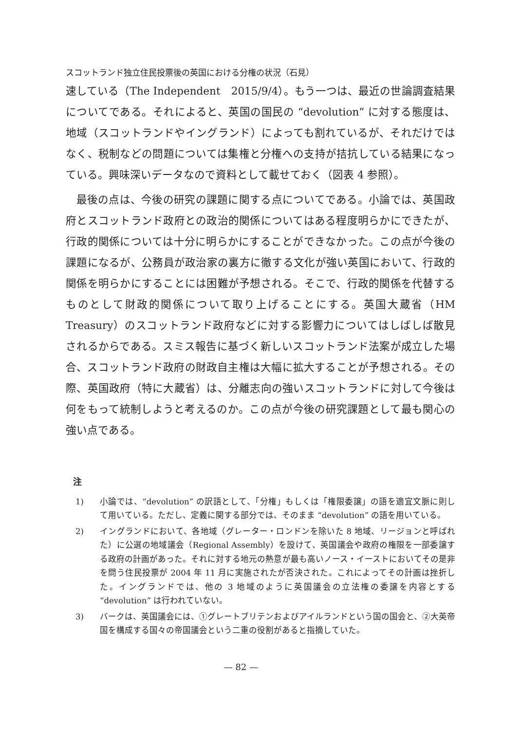スコットランド独立住民投票後の英国における分権の状況（石見）
速している（The Independent　2015/9/4）。もう一つは、最近の世論調査結果についてである。それによると、英国の国民の “devolution” に対する態度は、地域（スコットランドやイングランド）によっても割れているが、それだけではなく、税制などの問題については集権と分権への支持が拮抗している結果になっている。興味深いデータなので資料として載せておく（図表 4 参照）。
最後の点は、今後の研究の課題に関する点についてである。小論では、英国政府とスコットランド政府との政治的関係についてはある程度明らかにできたが、行政的関係については十分に明らかにすることができなかった。この点が今後の課題になるが、公務員が政治家の裏方に徹する文化が強い英国において、行政的関係を明らかにすることには困難が予想される。そこで、行政的関係を代替するものとして財政的関係について取り上げることにする。英国大蔵省（HM Treasury）のスコットランド政府などに対する影響力についてはしばしば散見されるからである。スミス報告に基づく新しいスコットランド法案が成立した場合、スコットランド政府の財政自主権は大幅に拡大することが予想される。その際、英国政府（特に大蔵省）は、分離志向の強いスコットランドに対して今後は何をもって統制しようと考えるのか。この点が今後の研究課題として最も関心の強い点である。
注
1) 小論では、“devolution” の訳語として、「分権」もしくは「権限委譲」の語を適宜文脈に則して用いている。ただし、定義に関する部分では、そのまま “devolution” の語を用いている。
2) イングランドにおいて、各地域（グレーター・ロンドンを除いた 8 地域、リージョンと呼ばれた）に公選の地域議会（Regional Assembly）を設けて、英国議会や政府の権限を一部委譲する政府の計画があった。それに対する地元の熱意が最も高いノース・イーストにおいてその是非を問う住民投票が 2004 年 11 月に実施されたが否決された。これによってその計画は挫折した。イングランドでは、他の 3 地域のように英国議会の立法権の委譲を内容とする “devolution” は行われていない。
3) バークは、英国議会には、①グレートブリテンおよびアイルランドという国の国会と、②大英帝国を構成する国々の帝国議会という二重の役割があると指摘していた。
— 82 —